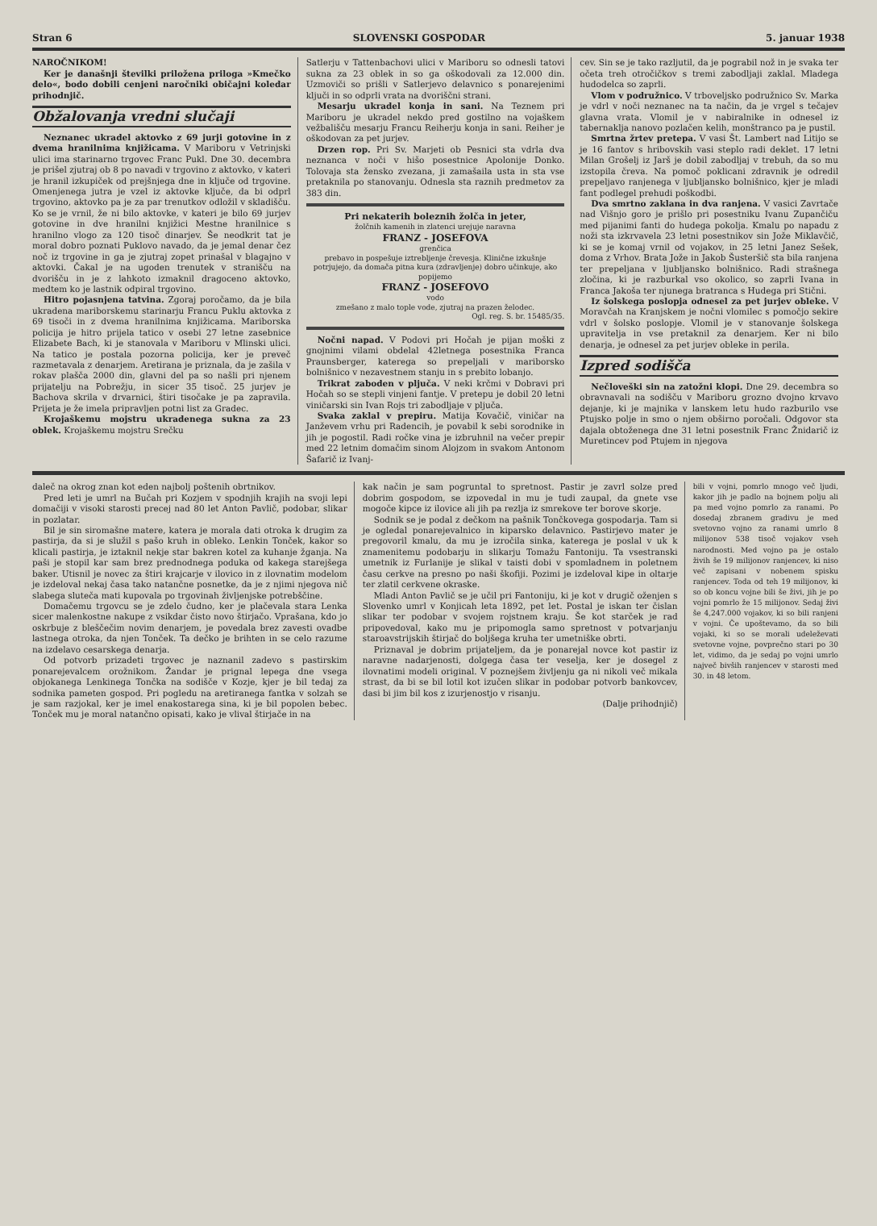Stran 6 SLOVENSKI GOSPODAR 5. januar 1938
NAROČNIKOM!
Ker je današnji številki priložena priloga »Kmečko delo«, bodo dobili cenjeni naročniki običajni koledar prihodnjič.
Obžalovanja vredni slučaji
Neznanec ukradel aktovko z 69 jurji gotovine in z dvema hranilnima knjižicama. V Mariboru v Vetrinjski ulici ima starinarno trgovec Franc Pukl. Dne 30. decembra je prišel zjutraj ob 8 po navadi v trgovino z aktovko, v kateri je hranil izkupiček od prejšnjega dne in ključe od trgovine. Omenjenega jutra je vzel iz aktovke ključe, da bi odprl trgovino, aktovko pa je za par trenutkov odložil v skladišču. Ko se je vrnil, že ni bilo aktovke, v kateri je bilo 69 jurjev gotovine in dve hranilni knjižici Mestne hranilnice s hranilno vlogo za 120 tisoč dinarjev. Še neodkrit tat je moral dobro poznati Puklovo navado, da je jemal denar čez noč iz trgovine in ga je zjutraj zopet prinašal v blagajno v aktovki. Čakal je na ugoden trenutek v stranišču na dvorišču in je z lahkoto izmaknil dragoceno aktovko, medtem ko je lastnik odpiral trgovino.
Hitro pojasnjena tatvina. Zgoraj poročamo, da je bila ukradena mariborskemu starinarju Francu Puklu aktovka z 69 tisoči in z dvema hranilnima knjižicama. Mariborska policija je hitro prijela tatico v osebi 27 letne zasebnice Elizabete Bach, ki je stanovala v Mariboru v Mlinski ulici. Na tatico je postala pozorna policija, ker je preveč razmetavala z denarjem. Aretirana je priznala, da je zašila v rokav plašča 2000 din, glavni del pa so našli pri njenem prijatelju na Pobrežju, in sicer 35 tisoč. 25 jurjev je Bachova skrila v drvarnici, štiri tisočake je pa zapravila. Prijeta je že imela pripravljen potni list za Gradec.
Krojaškemu mojstru ukradenega sukna za 23 oblek. Krojaškemu mojstru Srečku
Satlerju v Tattenbachovi ulici v Mariboru so odnesli tatovi sukna za 23 oblek in so ga oškodovali za 12.000 din. Uzmoviči so prišli v Satlerjevo delavnico s ponarejenimi ključi in so odprli vrata na dvoriščni strani.
Mesarju ukradel konja in sani. Na Teznem pri Mariboru je ukradel nekdo pred gostilno na vojaškem vežbališču mesarju Francu Reiherju konja in sani. Reiher je oškodovan za pet jurjev.
Drzen rop. Pri Sv. Marjeti ob Pesnici sta vdrla dva neznanca v noči v hišo posestnice Apolonije Donko. Tolovaja sta žensko zvezana, ji zamašaila usta in sta vse pretaknila po stanovanju. Odnesla sta raznih predmetov za 383 din.
Pri nekaterih boleznih žolča in jeter,
žolčnih kamenih in zlatenci urejuje naravna
FRANZ - JOSEFOVA
grenčica
prebavo in pospešuje iztrebljenje črevesja. Klinične izkušnje potrjujejo, da domača pitna kura (zdravljenje) dobro učinkuje, ako popijemo
FRANZ - JOSEFOVO
vodo
zmešano z malo tople vode, zjutraj na prazen želodec.
Ogl. reg. S. br. 15485/35.
Nočni napad. V Podovi pri Hočah je pijan moški z gnojnimi vilami obdelal 42letnega posestnika Franca Praunsberger, katerega so prepeljali v mariborsko bolnišnico v nezavestnem stanju in s prebito lobanjo.
Trikrat zaboden v pljuča. V neki krčmi v Dobravi pri Hočah so se stepli vinjeni fantje. V pretepu je dobil 20 letni viničarski sin Ivan Rojs tri zabodljaje v pljuča.
Svaka zaklal v prepiru. Matija Kovačič, viničar na Janževem vrhu pri Radencih, je povabil k sebi sorodnike in jih je pogostil. Radi ročke vina je izbruhnil na večer prepir med 22 letnim domačim sinom Alojzom in svakom Antonom Šafarič iz Ivanj-
cev. Sin se je tako razljutil, da je pograbil nož in je svaka ter očeta treh otročičkov s tremi zabodljaji zaklal. Mladega hudodelca so zaprli.
Vlom v podružnico. V trboveljsko podružnico Sv. Marka je vdrl v noči neznanec na ta način, da je vrgel s tečajev glavna vrata. Vlomil je v nabiralnike in odnesel iz tabernaklja nanovo pozlačen kelih, monštranco pa je pustil.
Smrtna žrtev pretepa. V vasi Št. Lambert nad Litijo se je 16 fantov s hribovskih vasi steplo radi deklet. 17 letni Milan Grošelj iz Jarš je dobil zabodljaj v trebuh, da so mu izstopila čreva. Na pomoč poklicani zdravnik je odredil prepeljavo ranjenega v ljubljansko bolnišnico, kjer je mladi fant podlegel prehudi poškodbi.
Dva smrtno zaklana in dva ranjena. V vasici Zavrtače nad Višnjo goro je prišlo pri posestniku Ivanu Zupančiču med pijanimi fanti do hudega pokolja. Kmalu po napadu z noži sta izkrvavela 23 letni posestnikov sin Jože Miklavčič, ki se je komaj vrnil od vojakov, in 25 letni Janez Sešek, doma z Vrhov. Brata Jože in Jakob Šusteršič sta bila ranjena ter prepeljana v ljubljansko bolnišnico. Radi strašnega zločina, ki je razburkal vso okolico, so zaprli Ivana in Franca Jakoša ter njunega bratranca s Hudega pri Stični.
Iz šolskega poslopja odnesel za pet jurjev obleke. V Moravčah na Kranjskem je nočni vlomilec s pomočjo sekire vdrl v šolsko poslopje. Vlomil je v stanovanje šolskega upravitelja in vse pretaknil za denarjem. Ker ni bilo denarja, je odnesel za pet jurjev obleke in perila.
Izpred sodišča
Nečloveški sin na zatožni klopi. Dne 29. decembra so obravnavali na sodišču v Mariboru grozno dvojno krvavo dejanje, ki je majnika v lanskem letu hudo razburilo vse Ptujsko polje in smo o njem obširno poročali. Odgovor sta dajala obtoženega dne 31 letni posestnik Franc Žnidarič iz Muretincev pod Ptujem in njegova
daleč na okrog znan kot eden najbolj poštenih obrtnikov.
Pred leti je umrl na Bučah pri Kozjem v spodnjih krajih na svoji lepi domačiji v visoki starosti precej nad 80 let Anton Pavlič, podobar, slikar in pozlatar.
Bil je sin siromašne matere, katera je morala dati otroka k drugim za pastirja, da si je služil s pašo kruh in obleko. Lenkin Tonček, kakor so klicali pastirja, je iztaknil nekje star bakren kotel za kuhanje žganja. Na paši je stopil kar sam brez prednodnega poduka od kakega starejšega baker. Utisnil je novec za štiri krajcarje v ilovico in z ilovnatim modelom je izdeloval nekaj časa tako natančne posnetke, da je z njimi njegova nič slabega sluteča mati kupovala po trgovinah življenjske potrebščine.
Domačemu trgovcu se je zdelo čudno, ker je plačevala stara Lenka sicer malenkostne nakupe z vsikdar čisto novo štirjačo. Vprašana, kdo jo oskrbuje z bleščečim novim denarjem, je povedala brez zavesti ovadbe lastnega otroka, da njen Tonček. Ta dečko je brihten in se celo razume na izdelavo cesarskega denarja.
Od potvorb prizadeti trgovec je naznanil zadevo s pastirskim ponarejevalcem orožnikom. Žandar je prignal lepega dne vsega objokanega Lenkinega Tončka na sodišče v Kozje, kjer je bil tedaj za sodnika pameten gospod. Pri pogledu na aretiranega fantka v solzah se je sam razjokal, ker je imel enakostarega sina, ki je bil popolen bebec. Tonček mu je moral natančno opisati, kako je vlival štirjače in na
kak način je sam pogruntal to spretnost. Pastir je zavrl solze pred dobrim gospodom, se izpovedal in mu je tudi zaupal, da gnete vse mogoče kipce iz ilovice ali jih pa rezlja iz smrekove ter borove skorje.
Sodnik se je podal z dečkom na pašnik Tončkovega gospodarja. Tam si je ogledal ponarejevalnico in kiparsko delavnico. Pastirjevo mater je pregovoril kmalu, da mu je izročila sinka, katerega je poslal v uk k znamenitemu podobarju in slikarju Tomažu Fantoniju. Ta vsestranski umetnik iz Furlanije je slikal v taisti dobi v spomladnem in poletnem času cerkve na presno po naši škofiji. Pozimi je izdeloval kipe in oltarje ter zlatil cerkvene okraske.
Mladi Anton Pavlič se je učil pri Fantoniju, ki je kot v drugič oženjen s Slovenko umrl v Konjicah leta 1892, pet let. Postal je iskan ter čislan slikar ter podobar v svojem rojstnem kraju. Še kot starček je rad pripovedoval, kako mu je pripomogla samo spretnost v potvarjanju staroavstrijskih štirjač do boljšega kruha ter umetniške obrti.
Priznaval je dobrim prijateljem, da je ponarejal novce kot pastir iz naravne nadarjenosti, dolgega časa ter veselja, ker je dosegel z ilovnatimi modeli original. V poznejšem življenju ga ni nikoli več mikala strast, da bi se bil lotil kot izučen slikar in podobar potvorb bankovcev, dasi bi jim bil kos z izurjenostjo v risanju.
(Dalje prihodnjič)
bili v vojni, pomrlo mnogo več ljudi, kakor jih je padlo na bojnem polju ali pa med vojno pomrlo za ranami. Po dosedaj zbranem gradivu je med svetovno vojno za ranami umrlo 8 milijonov 538 tisoč vojakov vseh narodnosti. Med vojno pa je ostalo živih še 19 milijonov ranjencev, ki niso več zapisani v nobenem spisku ranjencev. Toda od teh 19 milijonov, ki so ob koncu vojne bili še živi, jih je po vojni pomrlo že 15 milijonov. Sedaj živi še 4,247.000 vojakov, ki so bili ranjeni v vojni. Če upoštevamo, da so bili vojaki, ki so se morali udeleževati svetovne vojne, povprečno stari po 30 let, vidimo, da je sedaj po vojni umrlo največ bivših ranjencev v starosti med 30. in 48 letom.